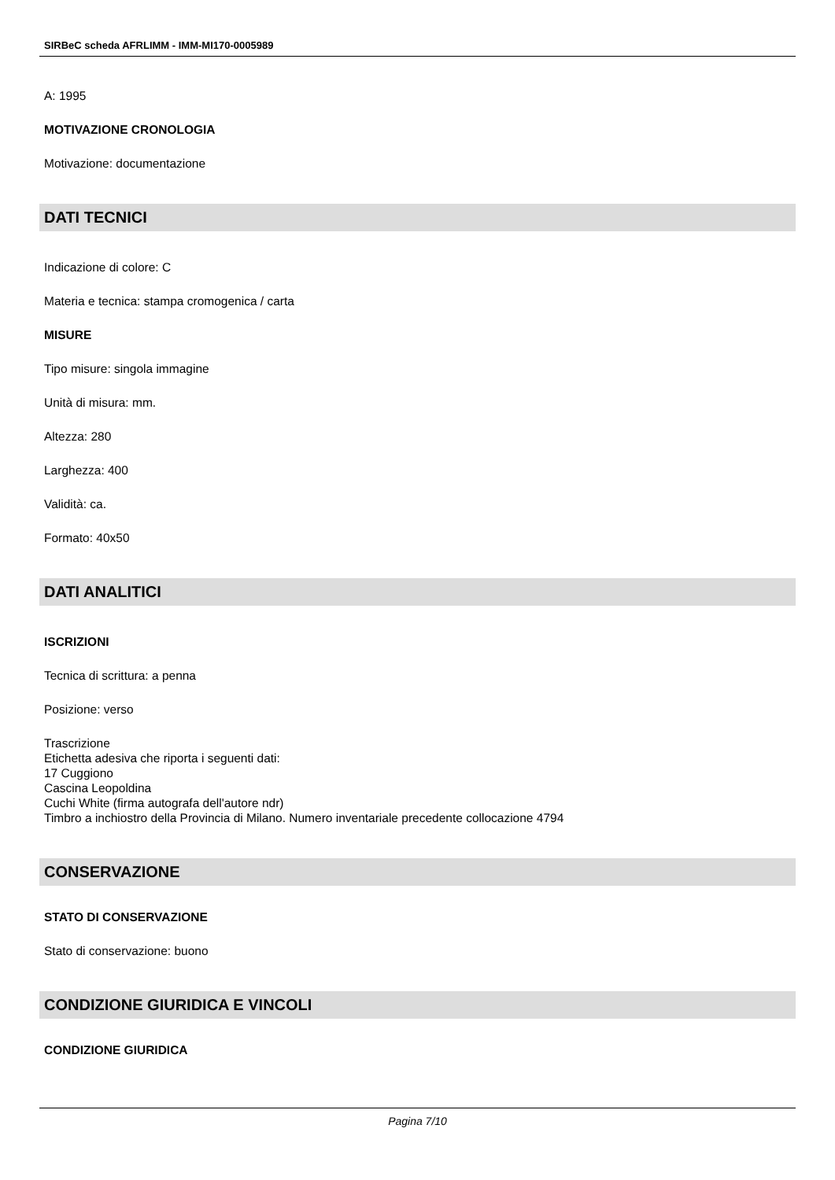SIRBeC scheda AFRLIMM - IMM-MI170-0005989
A: 1995
MOTIVAZIONE CRONOLOGIA
Motivazione: documentazione
DATI TECNICI
Indicazione di colore: C
Materia e tecnica: stampa cromogenica / carta
MISURE
Tipo misure: singola immagine
Unità di misura: mm.
Altezza: 280
Larghezza: 400
Validità: ca.
Formato: 40x50
DATI ANALITICI
ISCRIZIONI
Tecnica di scrittura: a penna
Posizione: verso
Trascrizione
Etichetta adesiva che riporta i seguenti dati:
17 Cuggiono
Cascina Leopoldina
Cuchi White (firma autografa dell'autore ndr)
Timbro a inchiostro della Provincia di Milano. Numero inventariale precedente collocazione 4794
CONSERVAZIONE
STATO DI CONSERVAZIONE
Stato di conservazione: buono
CONDIZIONE GIURIDICA E VINCOLI
CONDIZIONE GIURIDICA
Pagina 7/10